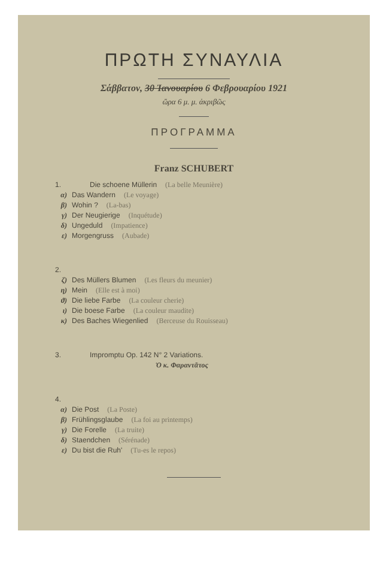ΠΡΩΤΗ ΣΥΝΑΥΛΙΑ
Σάββατον, 30 Ἰανουαρίου 6 Φεβρουαρίου 1921
ὥρα 6 μ. μ. ἀκριβῶς
ΠΡΟΓΡΑΜΜΑ
Franz SCHUBERT
1. Die schoene Müllerin (La belle Meunière)
α) Das Wandern (Le voyage)
β) Wohin ? (La-bas)
γ) Der Neugierige (Inquétude)
δ) Ungeduld (Impatience)
ε) Morgengruss (Aubade)
2.
ζ) Des Müllers Blumen (Les fleurs du meunier)
η) Mein (Elle est à moi)
ϑ) Die liebe Farbe (La couleur cherie)
ι) Die boese Farbe (La couleur maudite)
κ) Des Baches Wiegenlied (Berceuse du Rouisseau)
3. Impromptu Op. 142 N° 2 Variations.
Ὁ κ. Φαραντᾶτος
4.
α) Die Post (La Poste)
β) Frühlingsglaube (La foi au printemps)
γ) Die Forelle (La truite)
δ) Staendchen (Sérénade)
ε) Du bist die Ruh' (Tu-es le repos)